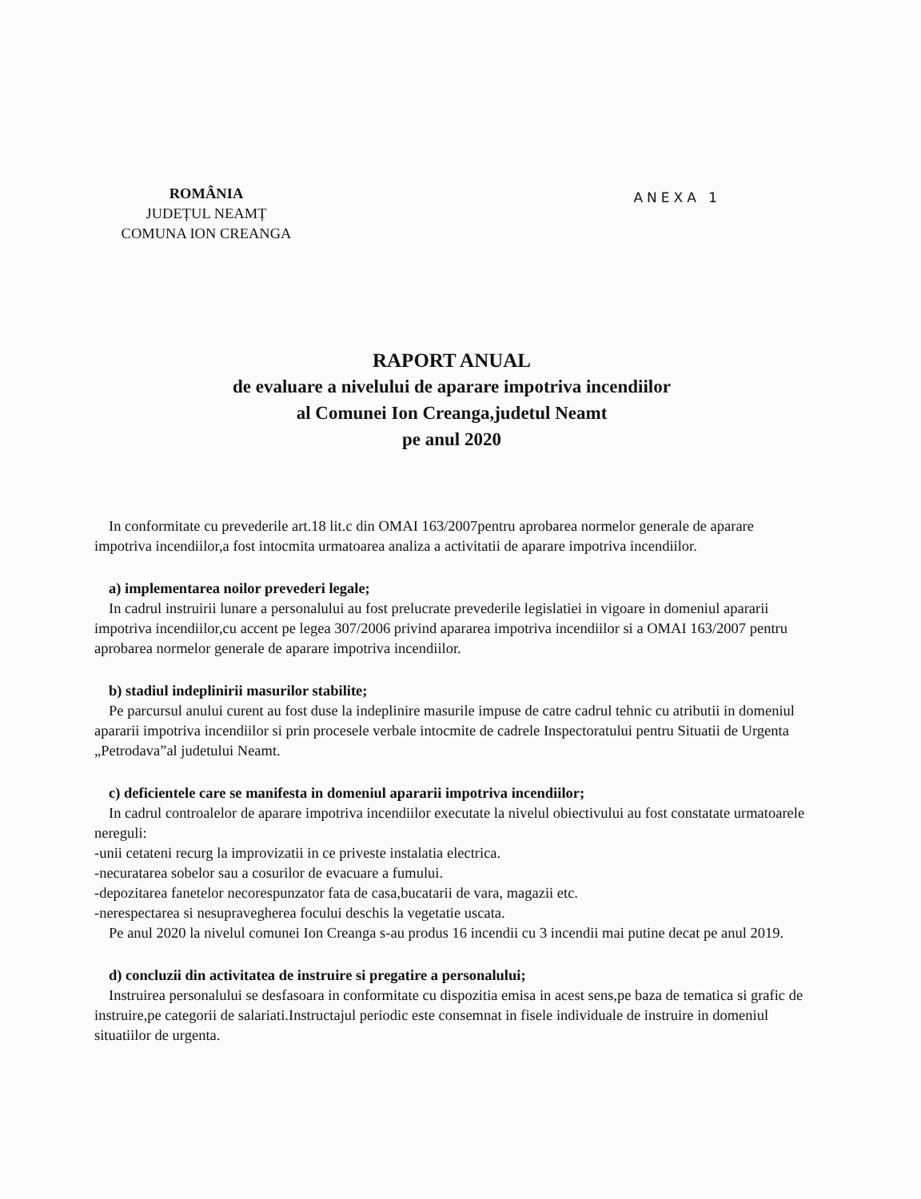ROMÂNIA
JUDEȚUL NEAMȚ
COMUNA ION CREANGA
ANEXA 1
RAPORT ANUAL
de evaluare a nivelului de aparare impotriva incendiilor
al Comunei Ion Creanga,judetul Neamt
pe anul 2020
In conformitate cu prevederile art.18 lit.c din OMAI 163/2007pentru aprobarea normelor generale de aparare impotriva incendiilor,a fost intocmita urmatoarea analiza a activitatii de aparare impotriva incendiilor.
a) implementarea noilor prevederi legale;
In cadrul instruirii lunare a personalului au fost prelucrate prevederile legislatiei in vigoare in domeniul apararii impotriva incendiilor,cu accent pe legea 307/2006 privind apararea impotriva incendiilor si a OMAI 163/2007 pentru aprobarea normelor generale de aparare impotriva incendiilor.
b) stadiul indeplinirii masurilor stabilite;
Pe parcursul anului curent au fost duse la indeplinire masurile impuse de catre cadrul tehnic cu atributii in domeniul apararii impotriva incendiilor si prin procesele verbale intocmite de cadrele Inspectoratului pentru Situatii de Urgenta „Petrodava”al judetului Neamt.
c) deficientele care se manifesta in domeniul apararii impotriva incendiilor;
In cadrul controalelor de aparare impotriva incendiilor executate la nivelul obiectivului au fost constatate urmatoarele nereguli:
-unii cetateni recurg la improvizatii in ce priveste instalatia electrica.
-necuratarea sobelor sau a cosurilor de evacuare a fumului.
-depozitarea fanetelor necorespunzator fata de casa,bucatarii de vara, magazii etc.
-nerespectarea si nesupravegherea focului deschis la vegetatie uscata.
Pe anul 2020 la nivelul comunei Ion Creanga s-au produs 16 incendii cu 3 incendii mai putine decat pe anul 2019.
d) concluzii din activitatea de instruire si pregatire a personalului;
Instruirea personalului se desfasoara in conformitate cu dispozitia emisa in acest sens,pe baza de tematica si grafic de instruire,pe categorii de salariati.Instructajul periodic este consemnat in fisele individuale de instruire in domeniul situatiilor de urgenta.